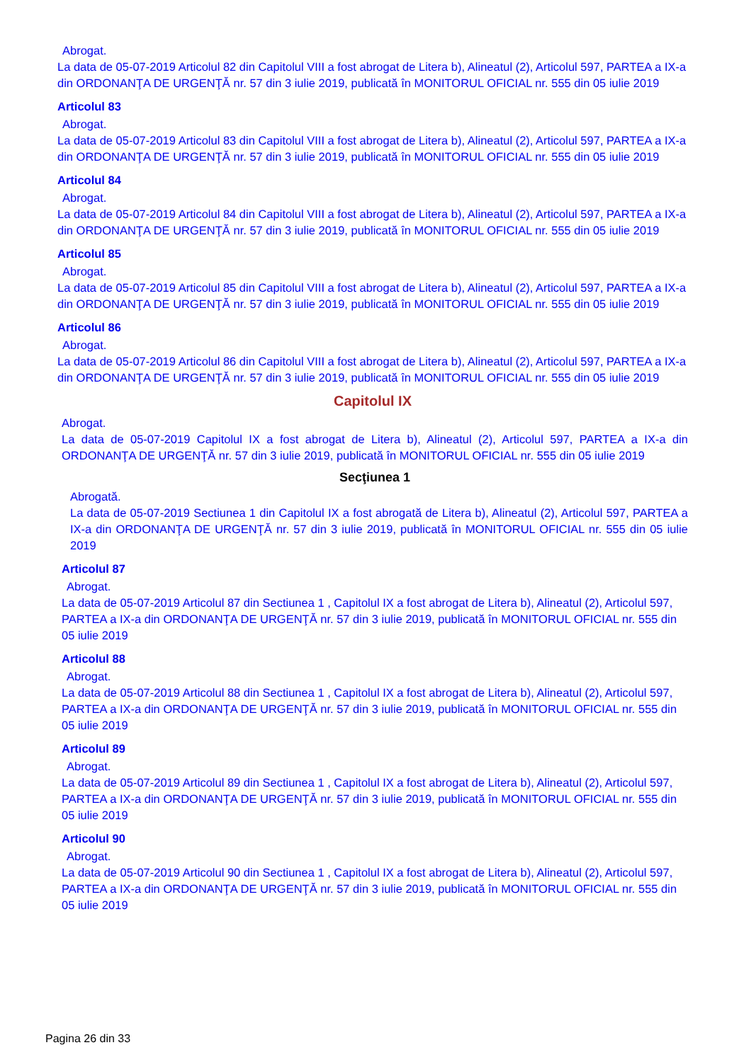Abrogat.
La data de 05-07-2019 Articolul 82 din Capitolul VIII a fost abrogat de Litera b), Alineatul (2), Articolul 597, PARTEA a IX-a din ORDONANŢA DE URGENŢĂ nr. 57 din 3 iulie 2019, publicată în MONITORUL OFICIAL nr. 555 din 05 iulie 2019
Articolul 83
Abrogat.
La data de 05-07-2019 Articolul 83 din Capitolul VIII a fost abrogat de Litera b), Alineatul (2), Articolul 597, PARTEA a IX-a din ORDONANŢA DE URGENŢĂ nr. 57 din 3 iulie 2019, publicată în MONITORUL OFICIAL nr. 555 din 05 iulie 2019
Articolul 84
Abrogat.
La data de 05-07-2019 Articolul 84 din Capitolul VIII a fost abrogat de Litera b), Alineatul (2), Articolul 597, PARTEA a IX-a din ORDONANŢA DE URGENŢĂ nr. 57 din 3 iulie 2019, publicată în MONITORUL OFICIAL nr. 555 din 05 iulie 2019
Articolul 85
Abrogat.
La data de 05-07-2019 Articolul 85 din Capitolul VIII a fost abrogat de Litera b), Alineatul (2), Articolul 597, PARTEA a IX-a din ORDONANŢA DE URGENŢĂ nr. 57 din 3 iulie 2019, publicată în MONITORUL OFICIAL nr. 555 din 05 iulie 2019
Articolul 86
Abrogat.
La data de 05-07-2019 Articolul 86 din Capitolul VIII a fost abrogat de Litera b), Alineatul (2), Articolul 597, PARTEA a IX-a din ORDONANŢA DE URGENŢĂ nr. 57 din 3 iulie 2019, publicată în MONITORUL OFICIAL nr. 555 din 05 iulie 2019
Capitolul IX
Abrogat.
La data de 05-07-2019 Capitolul IX a fost abrogat de Litera b), Alineatul (2), Articolul 597, PARTEA a IX-a din ORDONANŢA DE URGENŢĂ nr. 57 din 3 iulie 2019, publicată în MONITORUL OFICIAL nr. 555 din 05 iulie 2019
Secţiunea 1
Abrogată.
La data de 05-07-2019 Sectiunea 1 din Capitolul IX a fost abrogată de Litera b), Alineatul (2), Articolul 597, PARTEA a IX-a din ORDONANŢA DE URGENŢĂ nr. 57 din 3 iulie 2019, publicată în MONITORUL OFICIAL nr. 555 din 05 iulie 2019
Articolul 87
Abrogat.
La data de 05-07-2019 Articolul 87 din Sectiunea 1 , Capitolul IX a fost abrogat de Litera b), Alineatul (2), Articolul 597, PARTEA a IX-a din ORDONANŢA DE URGENŢĂ nr. 57 din 3 iulie 2019, publicată în MONITORUL OFICIAL nr. 555 din 05 iulie 2019
Articolul 88
Abrogat.
La data de 05-07-2019 Articolul 88 din Sectiunea 1 , Capitolul IX a fost abrogat de Litera b), Alineatul (2), Articolul 597, PARTEA a IX-a din ORDONANŢA DE URGENŢĂ nr. 57 din 3 iulie 2019, publicată în MONITORUL OFICIAL nr. 555 din 05 iulie 2019
Articolul 89
Abrogat.
La data de 05-07-2019 Articolul 89 din Sectiunea 1 , Capitolul IX a fost abrogat de Litera b), Alineatul (2), Articolul 597, PARTEA a IX-a din ORDONANŢA DE URGENŢĂ nr. 57 din 3 iulie 2019, publicată în MONITORUL OFICIAL nr. 555 din 05 iulie 2019
Articolul 90
Abrogat.
La data de 05-07-2019 Articolul 90 din Sectiunea 1 , Capitolul IX a fost abrogat de Litera b), Alineatul (2), Articolul 597, PARTEA a IX-a din ORDONANŢA DE URGENŢĂ nr. 57 din 3 iulie 2019, publicată în MONITORUL OFICIAL nr. 555 din 05 iulie 2019
Pagina 26 din 33